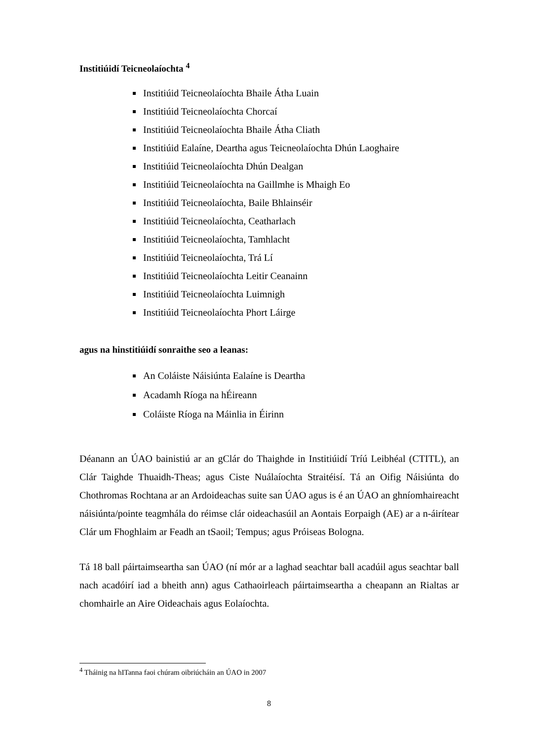Institiúidí Teicneolaíochta <sup>4</sup>
Institiúid Teicneolaíochta Bhaile Átha Luain
Institiúid Teicneolaíochta Chorcaí
Institiúid Teicneolaíochta Bhaile Átha Cliath
Institiúid Ealaíne, Deartha agus Teicneolaíochta Dhún Laoghaire
Institiúid Teicneolaíochta Dhún Dealgan
Institiúid Teicneolaíochta na Gaillmhe is Mhaigh Eo
Institiúid Teicneolaíochta, Baile Bhlainséir
Institiúid Teicneolaíochta, Ceatharlach
Institiúid Teicneolaíochta, Tamhlacht
Institiúid Teicneolaíochta, Trá Lí
Institiúid Teicneolaíochta Leitir Ceanainn
Institiúid Teicneolaíochta Luimnigh
Institiúid Teicneolaíochta Phort Láirge
agus na hinstitiúidí sonraithe seo a leanas:
An Coláiste Náisiúnta Ealaíne is Deartha
Acadamh Ríoga na hÉireann
Coláiste Ríoga na Máinlia in Éirinn
Déanann an ÚAO bainistiú ar an gClár do Thaighde in Institiúidí Tríú Leibhéal (CTITL), an Clár Taighde Thuaidh-Theas; agus Ciste Nuálaíochta Straitéisí. Tá an Oifig Náisiúnta do Chothromas Rochtana ar an Ardoideachas suite san ÚAO agus is é an ÚAO an ghníomhaireacht náisiúnta/pointe teagmhála do réimse clár oideachasúil an Aontais Eorpaigh (AE) ar a n-áirítear Clár um Fhoghlaim ar Feadh an tSaoil; Tempus; agus Próiseas Bologna.
Tá 18 ball páirtaimseartha san ÚAO (ní mór ar a laghad seachtar ball acadúil agus seachtar ball nach acadóirí iad a bheith ann) agus Cathaoirleach páirtaimseartha a cheapann an Rialtas ar chomhairle an Aire Oideachais agus Eolaíochta.
<sup>4</sup> Tháinig na hITanna faoi chúram oibriúcháin an ÚAO in 2007
8